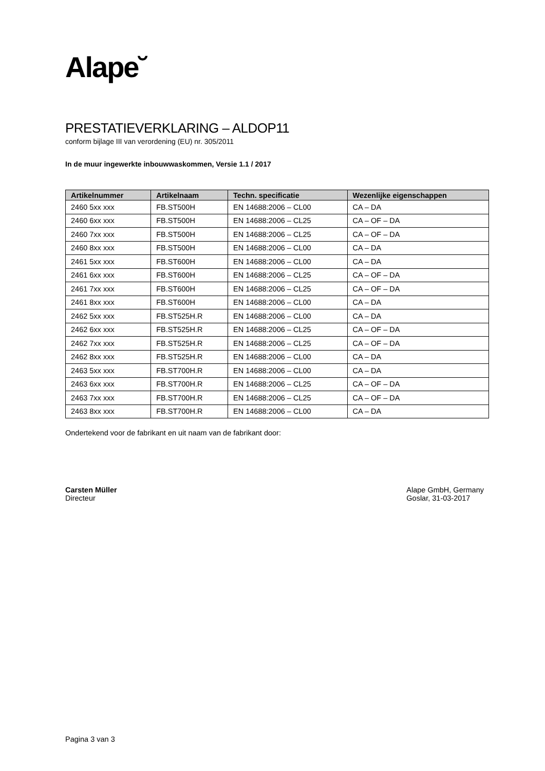Alape˘
PRESTATIEVERKLARING – ALDOP11
conform bijlage III van verordening (EU) nr. 305/2011
In de muur ingewerkte inbouwwaskommen, Versie 1.1 / 2017
| Artikelnummer | Artikelnaam | Techn. specificatie | Wezenlijke eigenschappen |
| --- | --- | --- | --- |
| 2460 5xx xxx | FB.ST500H | EN 14688:2006 – CL00 | CA – DA |
| 2460 6xx xxx | FB.ST500H | EN 14688:2006 – CL25 | CA – OF – DA |
| 2460 7xx xxx | FB.ST500H | EN 14688:2006 – CL25 | CA – OF – DA |
| 2460 8xx xxx | FB.ST500H | EN 14688:2006 – CL00 | CA – DA |
| 2461 5xx xxx | FB.ST600H | EN 14688:2006 – CL00 | CA – DA |
| 2461 6xx xxx | FB.ST600H | EN 14688:2006 – CL25 | CA – OF – DA |
| 2461 7xx xxx | FB.ST600H | EN 14688:2006 – CL25 | CA – OF – DA |
| 2461 8xx xxx | FB.ST600H | EN 14688:2006 – CL00 | CA – DA |
| 2462 5xx xxx | FB.ST525H.R | EN 14688:2006 – CL00 | CA – DA |
| 2462 6xx xxx | FB.ST525H.R | EN 14688:2006 – CL25 | CA – OF – DA |
| 2462 7xx xxx | FB.ST525H.R | EN 14688:2006 – CL25 | CA – OF – DA |
| 2462 8xx xxx | FB.ST525H.R | EN 14688:2006 – CL00 | CA – DA |
| 2463 5xx xxx | FB.ST700H.R | EN 14688:2006 – CL00 | CA – DA |
| 2463 6xx xxx | FB.ST700H.R | EN 14688:2006 – CL25 | CA – OF – DA |
| 2463 7xx xxx | FB.ST700H.R | EN 14688:2006 – CL25 | CA – OF – DA |
| 2463 8xx xxx | FB.ST700H.R | EN 14688:2006 – CL00 | CA – DA |
Ondertekend voor de fabrikant en uit naam van de fabrikant door:
Carsten Müller
Directeur
Alape GmbH, Germany
Goslar, 31-03-2017
Pagina 3 van 3